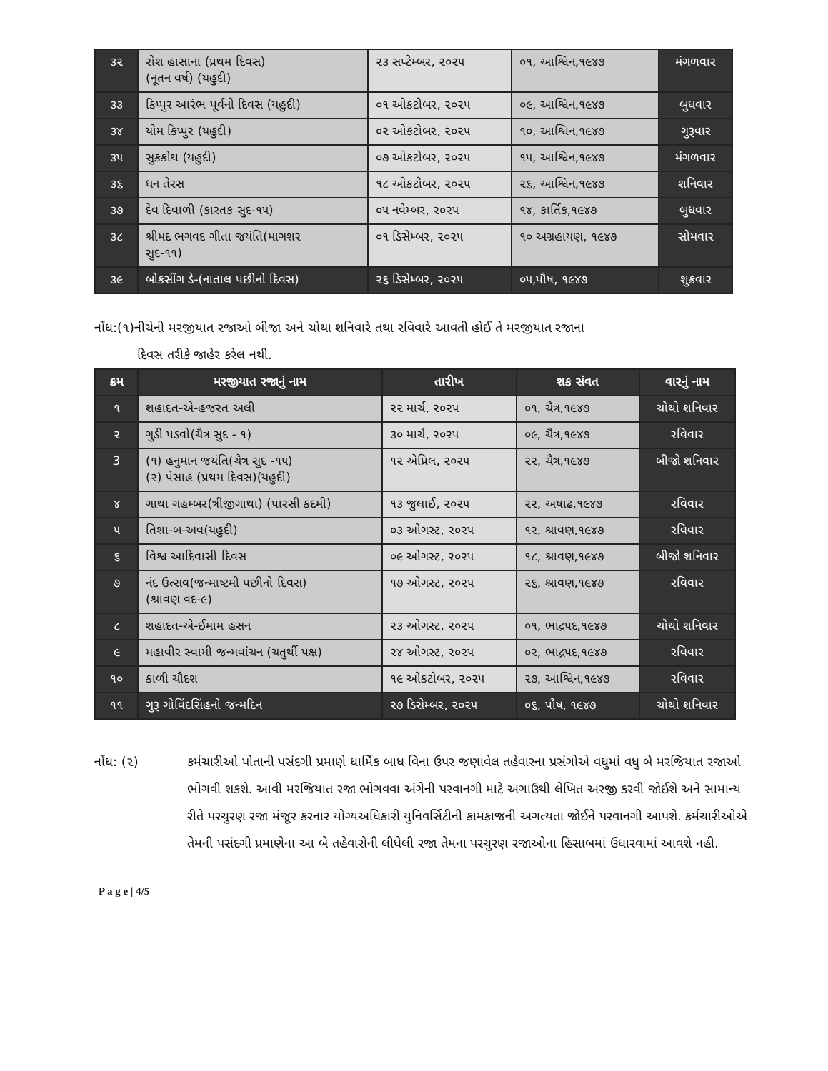| ૩૨ | રોશ હાસાના (પ્રથમ દિવસ) (નૂતન વર્ષ) (યહુદી) | ૨૩ સપ્ટેમ્બર, ૨૦૨૫ | ૦૧, આશ્વિન,૧૯૪૭ | મંગળવાર |
| ૩૩ | કિપ્પુર આરંભ પૂર્વનો દિવસ (યહુદી) | ૦૧ ઓકટોબર, ૨૦૨૫ | ૦૯, આશ્વિન,૧૯૪૭ | બુધવાર |
| ૩૪ | યોમ કિપ્પુર (યહુદી) | ૦૨ ઓકટોબર, ૨૦૨૫ | ૧૦, આશ્વિન,૧૯૪૭ | ગુરૂવાર |
| ૩૫ | સુકકોથ (યહુદી) | ૦૭ ઓકટોબર, ૨૦૨૫ | ૧૫, આશ્વિન,૧૯૪૭ | મંગળવાર |
| ૩૬ | ધન તેરસ | ૧૮ ઓકટોબર, ૨૦૨૫ | ૨૬, આશ્વિન,૧૯૪૭ | શનિવાર |
| ૩૭ | દેવ દિવાળી (કારતક સુદ-૧૫) | ૦૫ નવેમ્બર, ૨૦૨૫ | ૧૪, કાર્તિક,૧૯૪૭ | બુધવાર |
| ૩૮ | શ્રીમદ ભગવદ ગીતા જયંતિ(માગશર સુદ-૧૧) | ૦૧ ડિસેમ્બર, ૨૦૨૫ | ૧૦ અગ્રહાયણ, ૧૯૪૭ | સોમવાર |
| ૩૯ | બોકસીંગ ડે-(નાતાલ પછીનો દિવસ) | ૨૬ ડિસેમ્બર, ૨૦૨૫ | ૦૫,પૌષ, ૧૯૪૭ | શુક્રવાર |
નોંધ:(૧)નીચેની મરજીયાત રજાઓ બીજા અને ચોથા શનિવારે તથા રવિવારે આવતી હોઈ તે મરજીયાત રજાના
દિવસ તરીકે જાહેર કરેલ નથી.
| ક્રમ | મરજીયાત રજાનું નામ | તારીખ | શક સંવત | વારનું નામ |
| --- | --- | --- | --- | --- |
| ૧ | શહાદત-એ-હજરત અલી | ૨૨ માર્ચ, ૨૦૨૫ | ૦૧, ચૈત્ર,૧૯૪૭ | ચોથો શનિવાર |
| ૨ | ગુડી પડવો(ચૈત્ર સુદ - ૧) | ૩૦ માર્ચ, ૨૦૨૫ | ૦૯, ચૈત્ર,૧૯૪૭ | રવિવાર |
| 3 | (૧) હનુમાન જયંતિ(ચૈત્ર સુદ -૧૫) (૨) પેસાહ (પ્રથમ દિવસ)(યહુદી) | ૧૨ એપ્રિલ, ૨૦૨૫ | ૨૨, ચૈત્ર,૧૯૪૭ | બીજો શનિવાર |
| ૪ | ગાથા ગહમ્બર(ત્રીજીગાથા) (પારસી કદમી) | ૧૩ જુલાઈ, ૨૦૨૫ | ૨૨, અષાઢ,૧૯૪૭ | રવિવાર |
| ૫ | તિશા-બ-અવ(યહુદી) | ૦૩ ઓગસ્ટ, ૨૦૨૫ | ૧૨, શ્રાવણ,૧૯૪૭ | રવિવાર |
| ૬ | વિશ્વ આદિવાસી દિવસ | ૦૯ ઓગસ્ટ, ૨૦૨૫ | ૧૮, શ્રાવણ,૧૯૪૭ | બીજો શનિવાર |
| ૭ | નંદ ઉત્સવ(જન્માષ્ટમી પછીનો દિવસ) (શ્રાવણ વદ-૯) | ૧૭ ઓગસ્ટ, ૨૦૨૫ | ૨૬, શ્રાવણ,૧૯૪૭ | રવિવાર |
| ૮ | શહાદત-એ-ઈમામ હસન | ૨૩ ઓગસ્ટ, ૨૦૨૫ | ૦૧, ભાદ્રપદ,૧૯૪૭ | ચોથો શનિવાર |
| ૯ | મહાવીર સ્વામી જન્મવાંચન (ચતુર્થી પક્ષ) | ૨૪ ઓગસ્ટ, ૨૦૨૫ | ૦૨, ભાદ્રપદ,૧૯૪૭ | રવિવાર |
| ૧૦ | કાળી ચૌદશ | ૧૯ ઓકટોબર, ૨૦૨૫ | ૨૭, આશ્વિન,૧૯૪૭ | રવિવાર |
| ૧૧ | ગુરૂ ગોવિંદસિંહનો જન્મદિન | ૨૭ ડિસેમ્બર, ૨૦૨૫ | ૦૬, પૌષ, ૧૯૪૭ | ચોથો શનિવાર |
નોંધ: (૨) કર્મચારીઓ પોતાની પસંદગી પ્રમાણે ધાર્મિક બાધ વિના ઉપર જણાવેલ તહેવારના પ્રસંગોએ વધુમાં વધુ બે મરજિયાત રજાઓ ભોગવી શકશે. આવી મરજિયાત રજા ભોગવવા અંગેની પરવાનગી માટે અગાઉથી લેખિત અરજી કરવી જોઈશે અને સામાન્ય રીતે પરચુરણ રજા મંજૂર કરનાર યોગ્યઅધિકારી યુનિવર્સિટીની કામકાજની અગત્યતા જોઈને પરવાનગી આપશે. કર્મચારીઓએ તેમની પસંદગી પ્રમાણેના આ બે તહેવારોની લીધેલી રજા તેમના પરચુરણ રજાઓના હિસાબમાં ઉધારવામાં આવશે નહી.
P a g e | 4/5